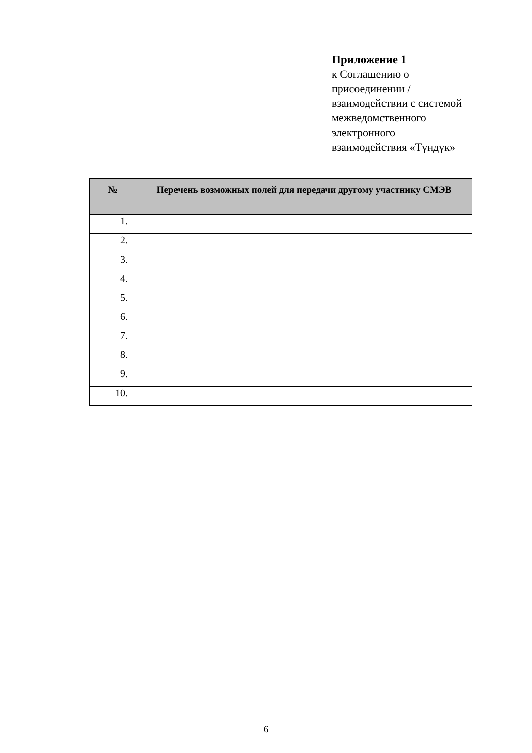Приложение 1
к Соглашению о
присоединении /
взаимодействии с системой
межведомственного
электронного
взаимодействия «Түндүк»
| № | Перечень возможных полей для передачи другому участнику СМЭВ |
| --- | --- |
| 1. | |
| 2. | |
| 3. | |
| 4. | |
| 5. | |
| 6. | |
| 7. | |
| 8. | |
| 9. | |
| 10. | |
6